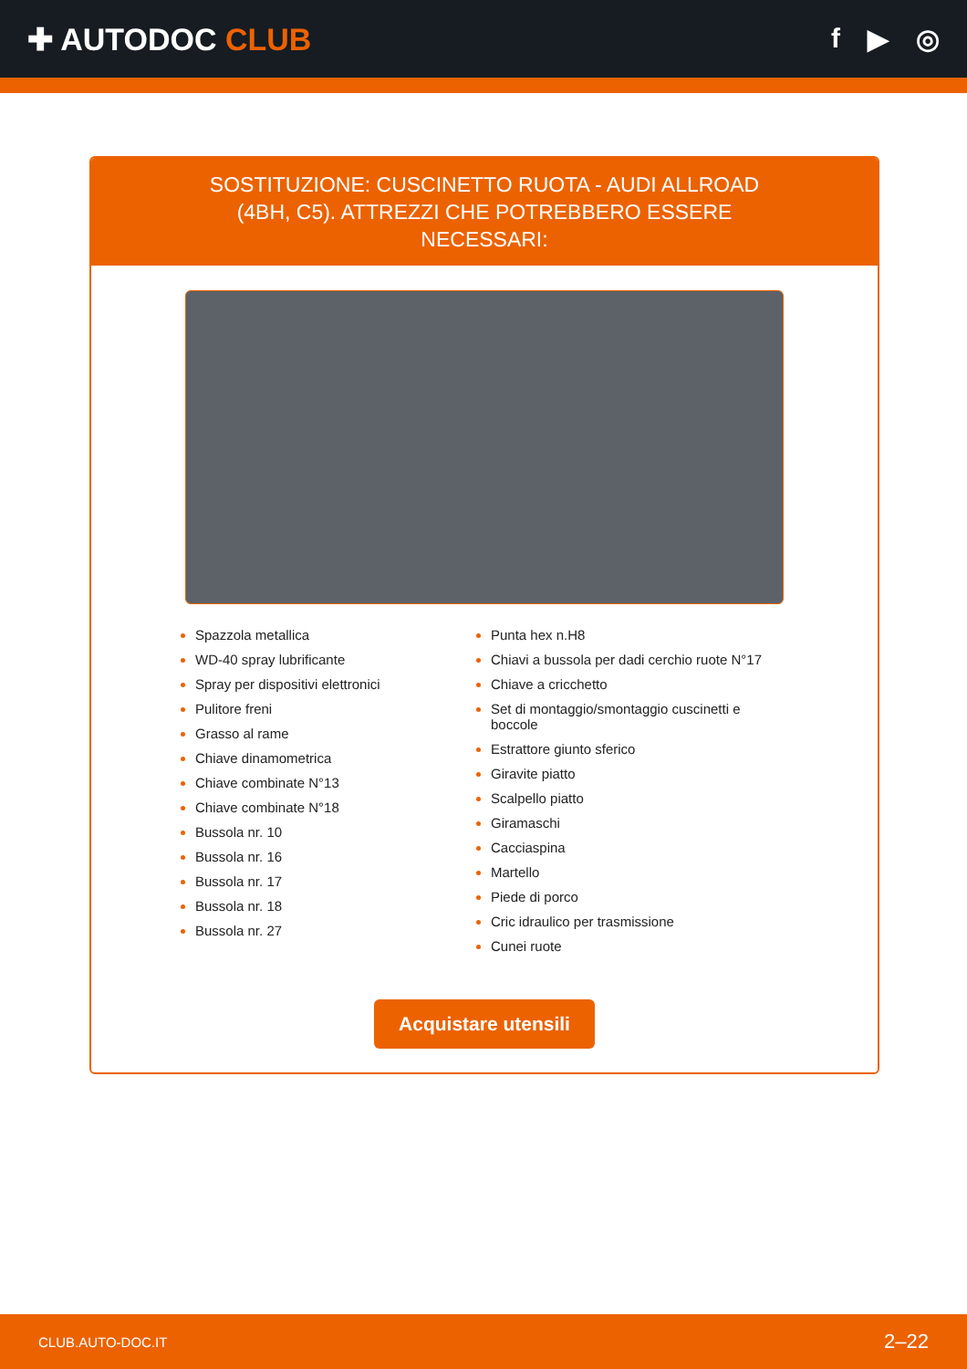✚ AUTODOC CLUB f ▶ ◎
SOSTITUZIONE: CUSCINETTO RUOTA - AUDI ALLROAD (4BH, C5). ATTREZZI CHE POTREBBERO ESSERE NECESSARI:
Spazzola metallica
WD-40 spray lubrificante
Spray per dispositivi elettronici
Pulitore freni
Grasso al rame
Chiave dinamometrica
Chiave combinate N°13
Chiave combinate N°18
Bussola nr. 10
Bussola nr. 16
Bussola nr. 17
Bussola nr. 18
Bussola nr. 27
Punta hex n.H8
Chiavi a bussola per dadi cerchio ruote N°17
Chiave a cricchetto
Set di montaggio/smontaggio cuscinetti e boccole
Estrattore giunto sferico
Giravite piatto
Scalpello piatto
Giramaschi
Cacciaspina
Martello
Piede di porco
Cric idraulico per trasmissione
Cunei ruote
Acquistare utensili
CLUB.AUTO-DOC.IT 2–22